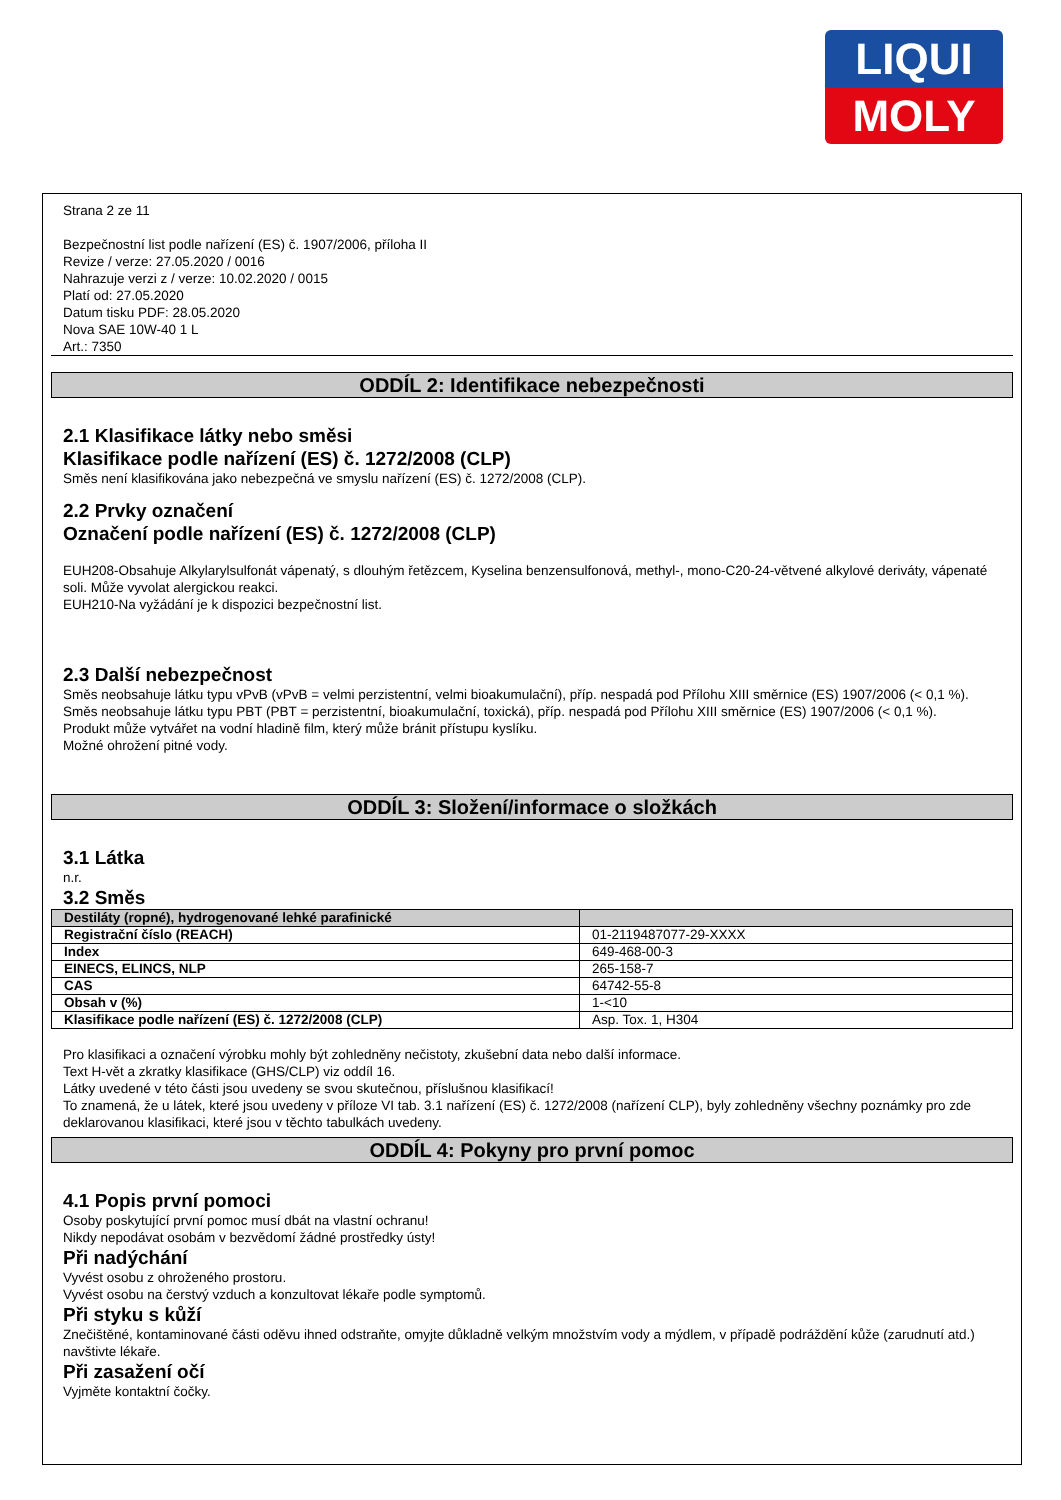LIQUI
MOLY
Strana 2 ze 11
Bezpečnostní list podle nařízení (ES) č. 1907/2006, příloha II
Revize / verze: 27.05.2020 / 0016
Nahrazuje verzi z / verze: 10.02.2020 / 0015
Platí od: 27.05.2020
Datum tisku PDF: 28.05.2020
Nova SAE 10W-40 1 L
Art.: 7350
ODDÍL 2: Identifikace nebezpečnosti
2.1 Klasifikace látky nebo směsi
Klasifikace podle nařízení (ES) č. 1272/2008 (CLP)
Směs není klasifikována jako nebezpečná ve smyslu nařízení (ES) č. 1272/2008 (CLP).
2.2 Prvky označení
Označení podle nařízení (ES) č. 1272/2008 (CLP)
EUH208-Obsahuje Alkylarylsulfonát vápenatý, s dlouhým řetězcem, Kyselina benzensulfonová, methyl-, mono-C20-24-větvené alkylové deriváty, vápenaté soli. Může vyvolat alergickou reakci.
EUH210-Na vyžádání je k dispozici bezpečnostní list.
2.3 Další nebezpečnost
Směs neobsahuje látku typu vPvB (vPvB = velmi perzistentní, velmi bioakumulační), příp. nespadá pod Přílohu XIII směrnice (ES) 1907/2006 (< 0,1 %).
Směs neobsahuje látku typu PBT (PBT = perzistentní, bioakumulační, toxická), příp. nespadá pod Přílohu XIII směrnice (ES) 1907/2006 (< 0,1 %).
Produkt může vytvářet na vodní hladině film, který může bránit přístupu kyslíku.
Možné ohrožení pitné vody.
ODDÍL 3: Složení/informace o složkách
3.1 Látka
n.r.
3.2 Směs
| Destiláty (ropné), hydrogenované lehké parafinické | |
| Registrační číslo (REACH) | 01-2119487077-29-XXXX |
| Index | 649-468-00-3 |
| EINECS, ELINCS, NLP | 265-158-7 |
| CAS | 64742-55-8 |
| Obsah v (%) | 1-<10 |
| Klasifikace podle nařízení (ES) č. 1272/2008 (CLP) | Asp. Tox. 1, H304 |
Pro klasifikaci a označení výrobku mohly být zohledněny nečistoty, zkušební data nebo další informace.
Text H-vět a zkratky klasifikace (GHS/CLP) viz oddíl 16.
Látky uvedené v této části jsou uvedeny se svou skutečnou, příslušnou klasifikací!
To znamená, že u látek, které jsou uvedeny v příloze VI tab. 3.1 nařízení (ES) č. 1272/2008 (nařízení CLP), byly zohledněny všechny poznámky pro zde deklarovanou klasifikaci, které jsou v těchto tabulkách uvedeny.
ODDÍL 4: Pokyny pro první pomoc
4.1 Popis první pomoci
Osoby poskytující první pomoc musí dbát na vlastní ochranu!
Nikdy nepodávat osobám v bezvědomí žádné prostředky ústy!
Při nadýchání
Vyvést osobu z ohroženého prostoru.
Vyvést osobu na čerstvý vzduch a konzultovat lékaře podle symptomů.
Při styku s kůží
Znečištěné, kontaminované části oděvu ihned odstraňte, omyjte důkladně velkým množstvím vody a mýdlem, v případě podráždění kůže (zarudnutí atd.) navštivte lékaře.
Při zasažení očí
Vyjměte kontaktní čočky.